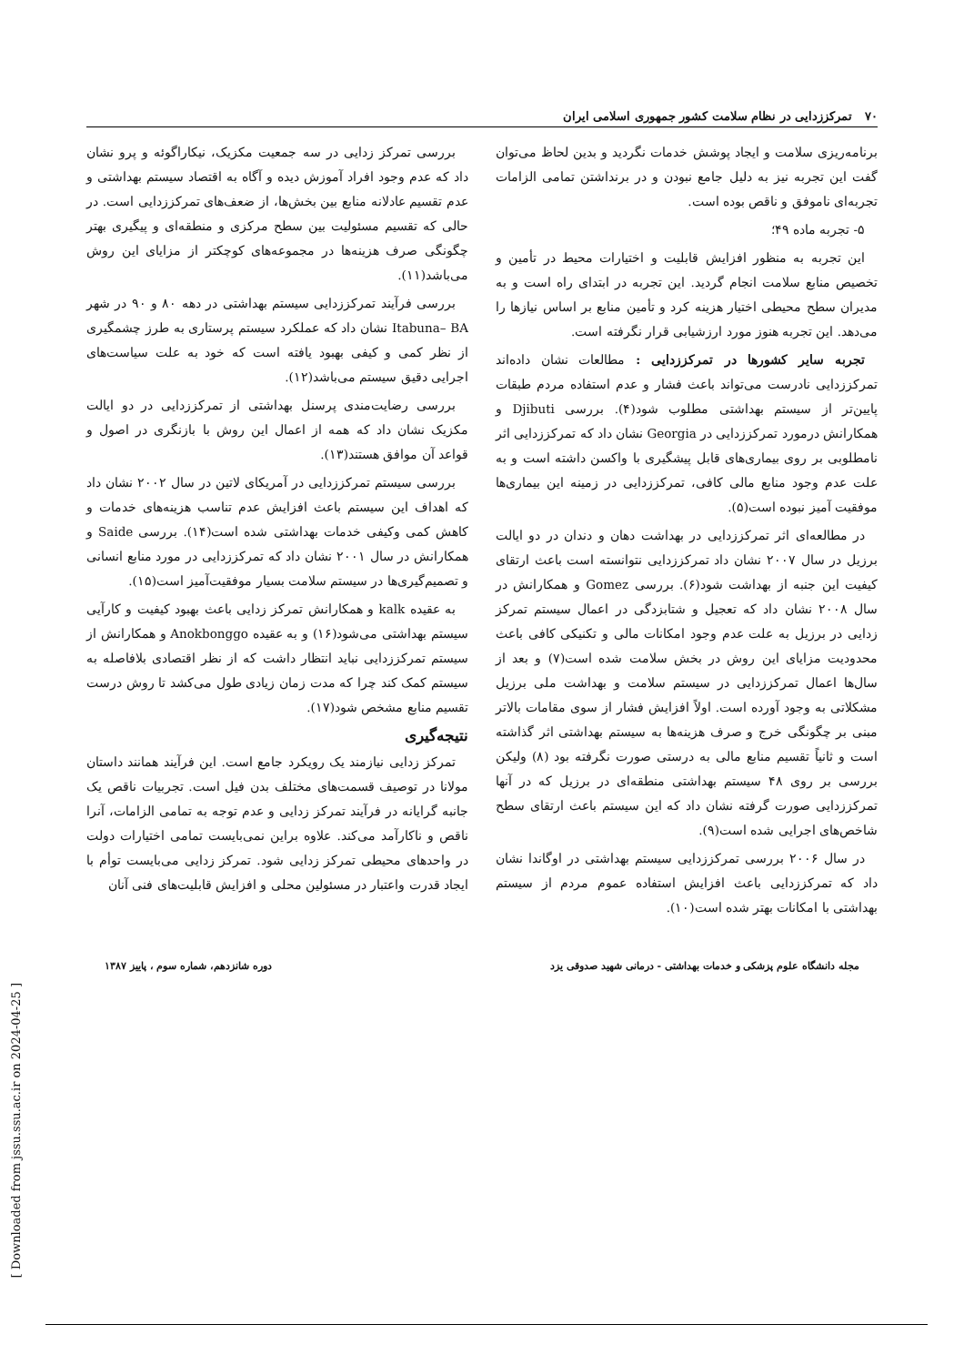۷۰ تمرکززدایی در نظام سلامت کشور جمهوری اسلامی ایران
برنامه‌ریزی سلامت و ایجاد پوشش خدمات نگردید و بدین لحاظ می‌توان گفت این تجربه نیز به دلیل جامع نبودن و در برنداشتن تمامی الزامات تجربه‌ای ناموفق و ناقص بوده است.
۵- تجربه ماده ۴۹؛
این تجربه به منظور افزایش قابلیت و اختیارات محیط در تأمین و تخصیص منابع سلامت انجام گردید. این تجربه در ابتدای راه است و به مدیران سطح محیطی اختیار هزینه کرد و تأمین منابع بر اساس نیازها را می‌دهد. این تجربه هنوز مورد ارزشیابی قرار نگرفته است.
تجربه سایر کشورها در تمرکززدایی : مطالعات نشان داده‌اند تمرکززدایی نادرست می‌تواند باعث فشار و عدم استفاده مردم طبقات پایین‌تر از سیستم بهداشتی مطلوب شود(۴). بررسی Djibuti و همکارانش درمورد تمرکززدایی در Georgia نشان داد که تمرکززدایی اثر نامطلوبی بر روی بیماری‌های قابل پیشگیری با واکسن داشته است و به علت عدم وجود منابع مالی کافی، تمرکززدایی در زمینه این بیماری‌ها موفقیت آمیز نبوده است(۵).
در مطالعه‌ای اثر تمرکززدایی در بهداشت دهان و دندان در دو ایالت برزیل در سال ۲۰۰۷ نشان داد تمرکززدایی نتوانسته است باعث ارتقای کیفیت این جنبه از بهداشت شود(۶). بررسی Gomez و همکارانش در سال ۲۰۰۸ نشان داد که تعجیل و شتابزدگی در اعمال سیستم تمرکز زدایی در برزیل به علت عدم وجود امکانات مالی و تکنیکی کافی باعث محدودیت مزایای این روش در بخش سلامت شده است(۷) و بعد از سال‌ها اعمال تمرکززدایی در سیستم سلامت و بهداشت ملی برزیل مشکلاتی به وجود آورده است. اولاً افزایش فشار از سوی مقامات بالاتر مبنی بر چگونگی خرج و صرف هزینه‌ها به سیستم بهداشتی اثر گذاشته است و ثانیاً تقسیم منابع مالی به درستی صورت نگرفته بود (۸) ولیکن بررسی بر روی ۴۸ سیستم بهداشتی منطقه‌ای در برزیل که در آنها تمرکززدایی صورت گرفته نشان داد که این سیستم باعث ارتقای سطح شاخص‌های اجرایی شده است(۹).
در سال ۲۰۰۶ بررسی تمرکززدایی سیستم بهداشتی در اوگاندا نشان داد که تمرکززدایی باعث افزایش استفاده عموم مردم از سیستم بهداشتی با امکانات بهتر شده است(۱۰).
بررسی تمرکز زدایی در سه جمعیت مکزیک، نیکاراگوئه و پرو نشان داد که عدم وجود افراد آموزش دیده و آگاه به اقتصاد سیستم بهداشتی و عدم تقسیم عادلانه منابع بین بخش‌ها، از ضعف‌های تمرکززدایی است. در حالی که تقسیم مسئولیت بین سطح مرکزی و منطقه‌ای و پیگیری بهتر چگونگی صرف هزینه‌ها در مجموعه‌های کوچکتر از مزایای این روش می‌باشد(۱۱).
بررسی فرآیند تمرکززدایی سیستم بهداشتی در دهه ۸۰ و ۹۰ در شهر Itabuna– BA نشان داد که عملکرد سیستم پرستاری به طرز چشمگیری از نظر کمی و کیفی بهبود یافته است که خود به علت سیاست‌های اجرایی دقیق سیستم می‌باشد(۱۲).
بررسی رضایت‌مندی پرسنل بهداشتی از تمرکززدایی در دو ایالت مکزیک نشان داد که همه از اعمال این روش با بازنگری در اصول و قواعد آن موافق هستند(۱۳).
بررسی سیستم تمرکززدایی در آمریکای لاتین در سال ۲۰۰۲ نشان داد که اهداف این سیستم باعث افزایش عدم تناسب هزینه‌های خدمات و کاهش کمی وکیفی خدمات بهداشتی شده است(۱۴). بررسی Saide و همکارانش در سال ۲۰۰۱ نشان داد که تمرکززدایی در مورد منابع انسانی و تصمیم‌گیری‌ها در سیستم سلامت بسیار موفقیت‌آمیز است(۱۵).
به عقیده kalk و همکارانش تمرکز زدایی باعث بهبود کیفیت و کارآیی سیستم بهداشتی می‌شود(۱۶) و به عقیده Anokbonggo و همکارانش از سیستم تمرکززدایی نباید انتظار داشت که از نظر اقتصادی بلافاصله به سیستم کمک کند چرا که مدت زمان زیادی طول می‌کشد تا روش درست تقسیم منابع مشخص شود(۱۷).
نتیجه‌گیری
تمرکز زدایی نیازمند یک رویکرد جامع است. این فرآیند همانند داستان مولانا در توصیف قسمت‌های مختلف بدن فیل است. تجربیات ناقص یک جانبه گرایانه در فرآیند تمرکز زدایی و عدم توجه به تمامی الزامات، آنرا ناقص و ناکارآمد می‌کند. علاوه براین نمی‌بایست تمامی اختیارات دولت در واحدهای محیطی تمرکز زدایی شود. تمرکز زدایی می‌بایست توأم با ایجاد قدرت واعتبار در مسئولین محلی و افزایش قابلیت‌های فنی آنان
مجله دانشگاه علوم پزشکی و خدمات بهداشتی - درمانی شهید صدوقی یزد دوره شانزدهم، شماره سوم ، پاییز ۱۳۸۷
[ Downloaded from jssu.ssu.ac.ir on 2024-04-25 ]